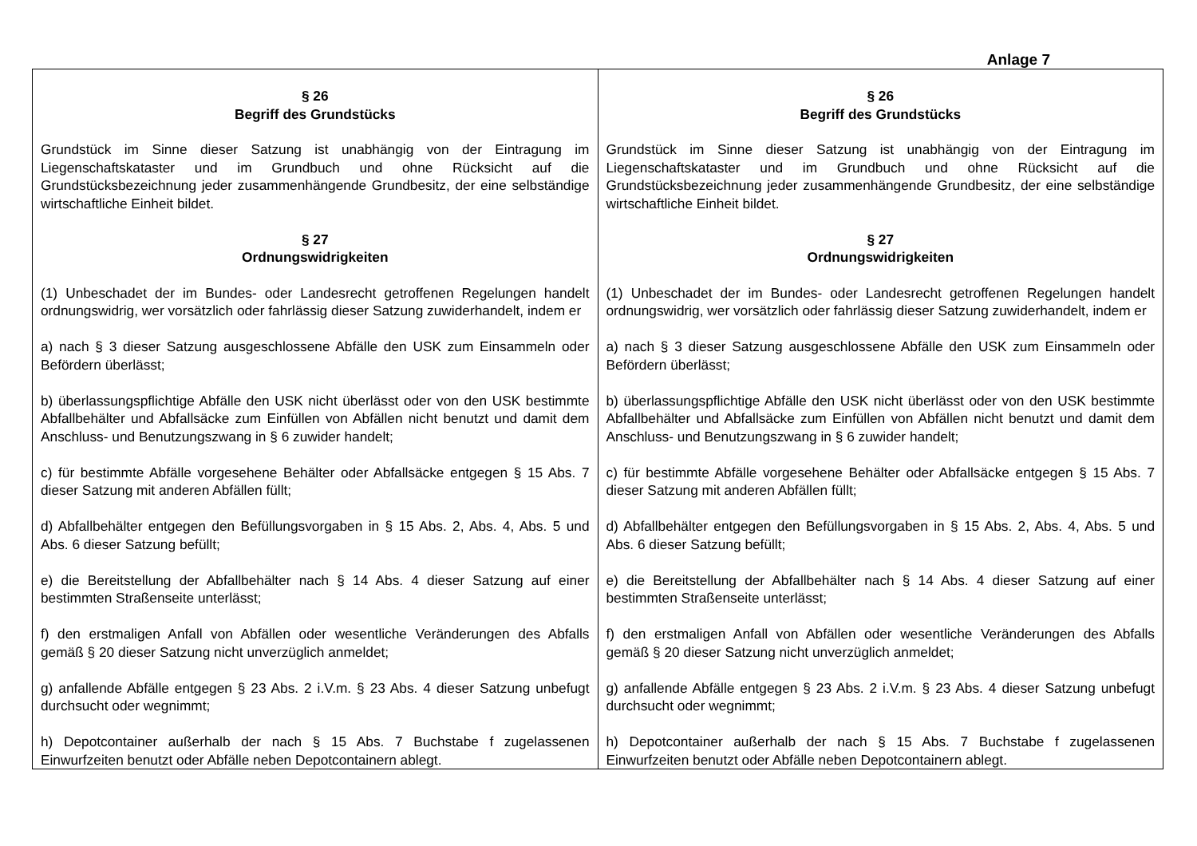Anlage 7
| § 26 Begriff des Grundstücks Grundstück im Sinne dieser Satzung ist unabhängig von der Eintragung im Liegenschaftskataster und im Grundbuch und ohne Rücksicht auf die Grundstücksbezeichnung jeder zusammenhängende Grundbesitz, der eine selbständige wirtschaftliche Einheit bildet. § 27 Ordnungswidrigkeiten (1) Unbeschadet der im Bundes- oder Landesrecht getroffenen Regelungen handelt ordnungswidrig, wer vorsätzlich oder fahrlässig dieser Satzung zuwiderhandelt, indem er a) nach § 3 dieser Satzung ausgeschlossene Abfälle den USK zum Einsammeln oder Befördern überlässt; b) überlassungspflichtige Abfälle den USK nicht überlässt oder von den USK bestimmte Abfallbehälter und Abfallsäcke zum Einfüllen von Abfällen nicht benutzt und damit dem Anschluss- und Benutzungszwang in § 6 zuwider handelt; c) für bestimmte Abfälle vorgesehene Behälter oder Abfallsäcke entgegen § 15 Abs. 7 dieser Satzung mit anderen Abfällen füllt; d) Abfallbehälter entgegen den Befüllungsvorgaben in § 15 Abs. 2, Abs. 4, Abs. 5 und Abs. 6 dieser Satzung befüllt; e) die Bereitstellung der Abfallbehälter nach § 14 Abs. 4 dieser Satzung auf einer bestimmten Straßenseite unterlässt; f) den erstmaligen Anfall von Abfällen oder wesentliche Veränderungen des Abfalls gemäß § 20 dieser Satzung nicht unverzüglich anmeldet; g) anfallende Abfälle entgegen § 23 Abs. 2 i.V.m. § 23 Abs. 4 dieser Satzung unbefugt durchsucht oder wegnimmt; h) Depotcontainer außerhalb der nach § 15 Abs. 7 Buchstabe f zugelassenen Einwurfzeiten benutzt oder Abfälle neben Depotcontainern ablegt. | § 26 Begriff des Grundstücks Grundstück im Sinne dieser Satzung ist unabhängig von der Eintragung im Liegenschaftskataster und im Grundbuch und ohne Rücksicht auf die Grundstücksbezeichnung jeder zusammenhängende Grundbesitz, der eine selbständige wirtschaftliche Einheit bildet. § 27 Ordnungswidrigkeiten (1) Unbeschadet der im Bundes- oder Landesrecht getroffenen Regelungen handelt ordnungswidrig, wer vorsätzlich oder fahrlässig dieser Satzung zuwiderhandelt, indem er a) nach § 3 dieser Satzung ausgeschlossene Abfälle den USK zum Einsammeln oder Befördern überlässt; b) überlassungspflichtige Abfälle den USK nicht überlässt oder von den USK bestimmte Abfallbehälter und Abfallsäcke zum Einfüllen von Abfällen nicht benutzt und damit dem Anschluss- und Benutzungszwang in § 6 zuwider handelt; c) für bestimmte Abfälle vorgesehene Behälter oder Abfallsäcke entgegen § 15 Abs. 7 dieser Satzung mit anderen Abfällen füllt; d) Abfallbehälter entgegen den Befüllungsvorgaben in § 15 Abs. 2, Abs. 4, Abs. 5 und Abs. 6 dieser Satzung befüllt; e) die Bereitstellung der Abfallbehälter nach § 14 Abs. 4 dieser Satzung auf einer bestimmten Straßenseite unterlässt; f) den erstmaligen Anfall von Abfällen oder wesentliche Veränderungen des Abfalls gemäß § 20 dieser Satzung nicht unverzüglich anmeldet; g) anfallende Abfälle entgegen § 23 Abs. 2 i.V.m. § 23 Abs. 4 dieser Satzung unbefugt durchsucht oder wegnimmt; h) Depotcontainer außerhalb der nach § 15 Abs. 7 Buchstabe f zugelassenen Einwurfzeiten benutzt oder Abfälle neben Depotcontainern ablegt. |